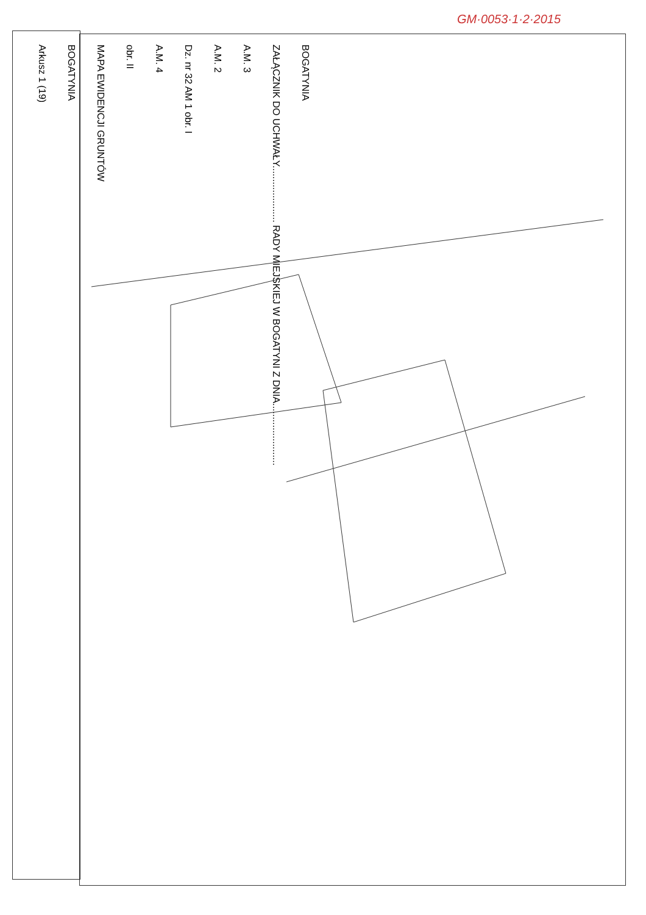GM·0053·1·2·2015
Arkusz 1 (19)
BOGATYNIA
MAPA EWIDENCJI GRUNTÓW
obr. II
A.M. 4
Dz. nr 32 AM 1 obr. I
A.M. 2
A.M. 3
ZAŁĄCZNIK DO UCHWAŁY..................... RADY MIEJSKIEJ W BOGATYNI Z DNIA.......................
BOGATYNIA